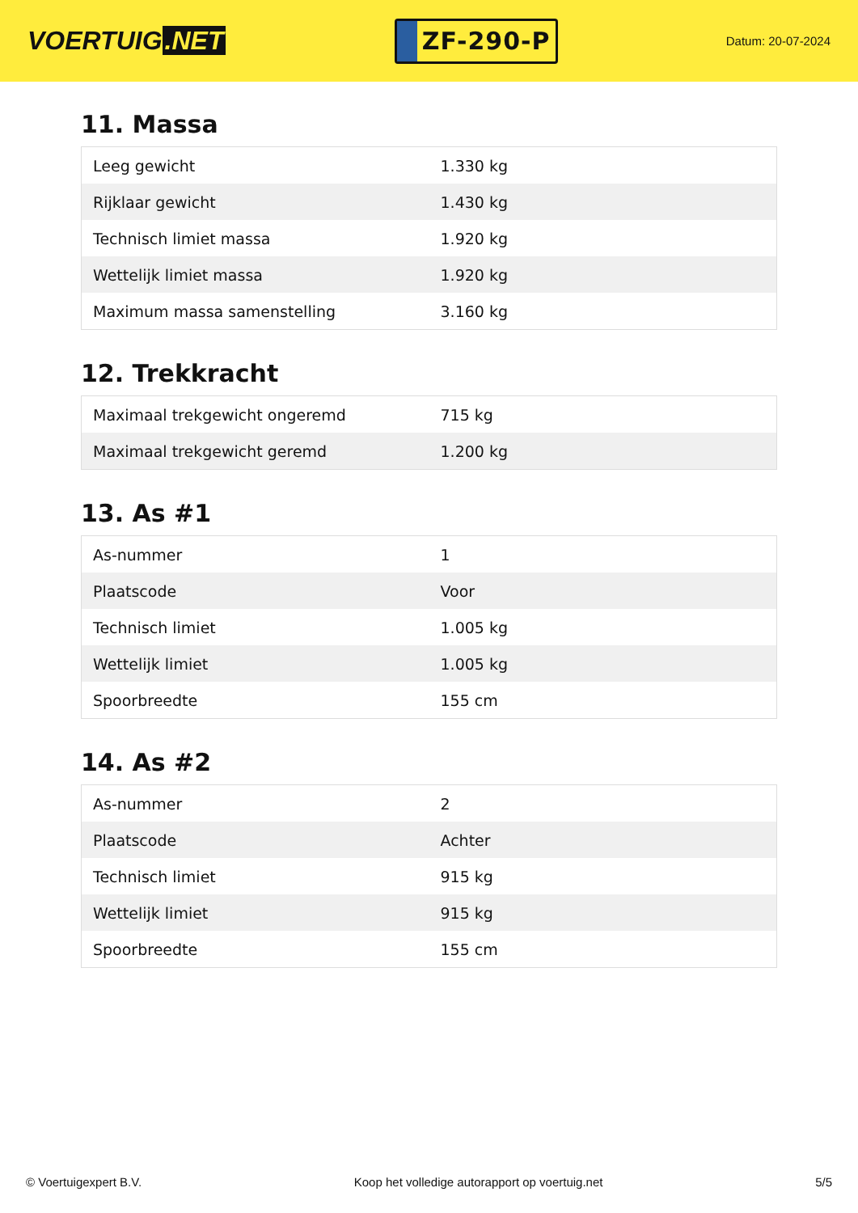VOERTUIG.NET
ZF-290-P
Datum: 20-07-2024
11. Massa
| Leeg gewicht | 1.330 kg |
| Rijklaar gewicht | 1.430 kg |
| Technisch limiet massa | 1.920 kg |
| Wettelijk limiet massa | 1.920 kg |
| Maximum massa samenstelling | 3.160 kg |
12. Trekkracht
| Maximaal trekgewicht ongeremd | 715 kg |
| Maximaal trekgewicht geremd | 1.200 kg |
13. As #1
| As-nummer | 1 |
| Plaatscode | Voor |
| Technisch limiet | 1.005 kg |
| Wettelijk limiet | 1.005 kg |
| Spoorbreedte | 155 cm |
14. As #2
| As-nummer | 2 |
| Plaatscode | Achter |
| Technisch limiet | 915 kg |
| Wettelijk limiet | 915 kg |
| Spoorbreedte | 155 cm |
© Voertuigexpert B.V. Koop het volledige autorapport op voertuig.net 5/5